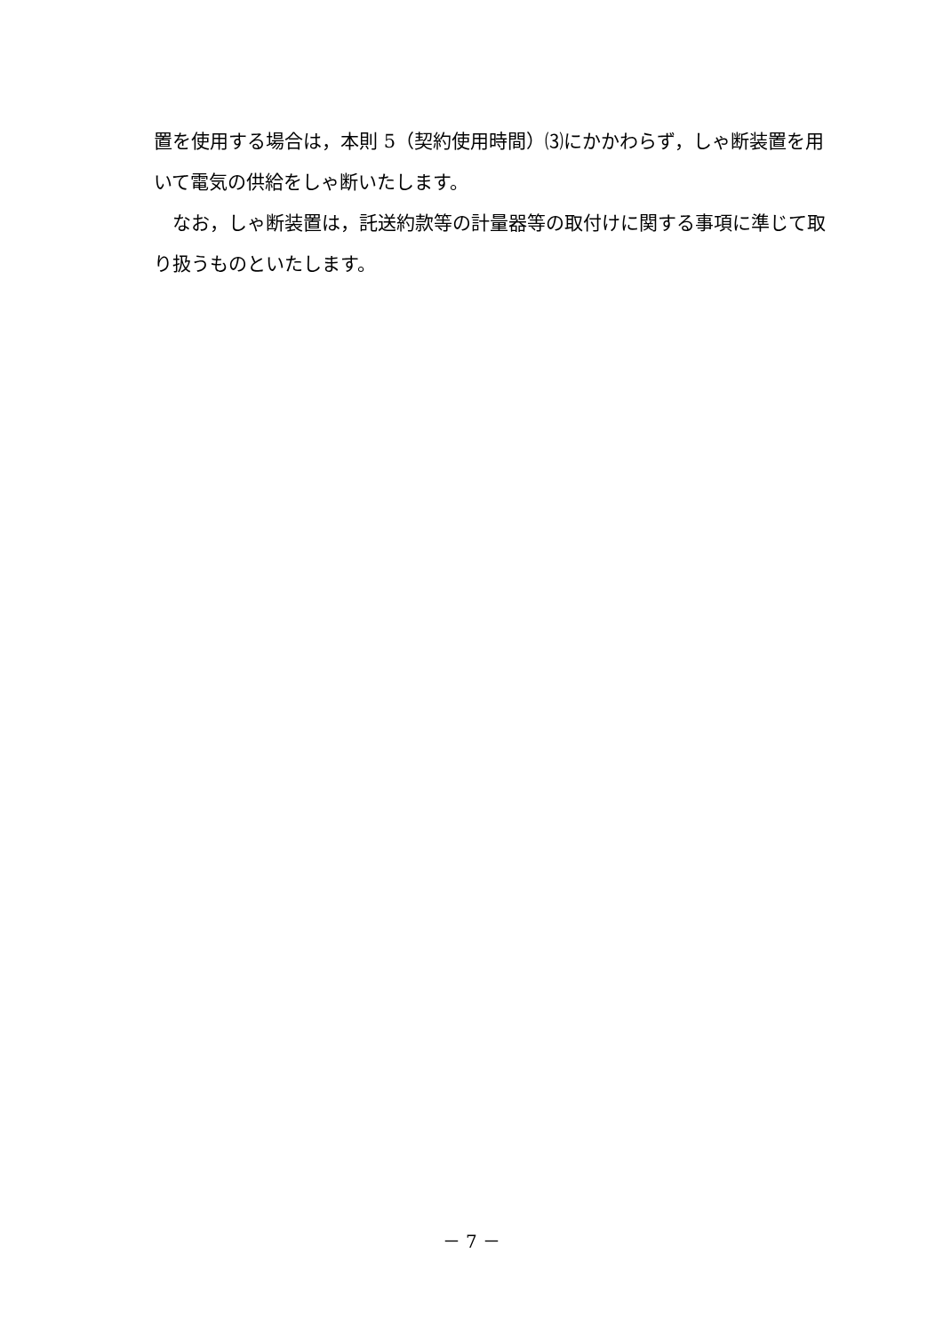置を使用する場合は，本則 5（契約使用時間）⑶にかかわらず，しゃ断装置を用いて電気の供給をしゃ断いたします。
　なお，しゃ断装置は，託送約款等の計量器等の取付けに関する事項に準じて取り扱うものといたします。
－ 7 －